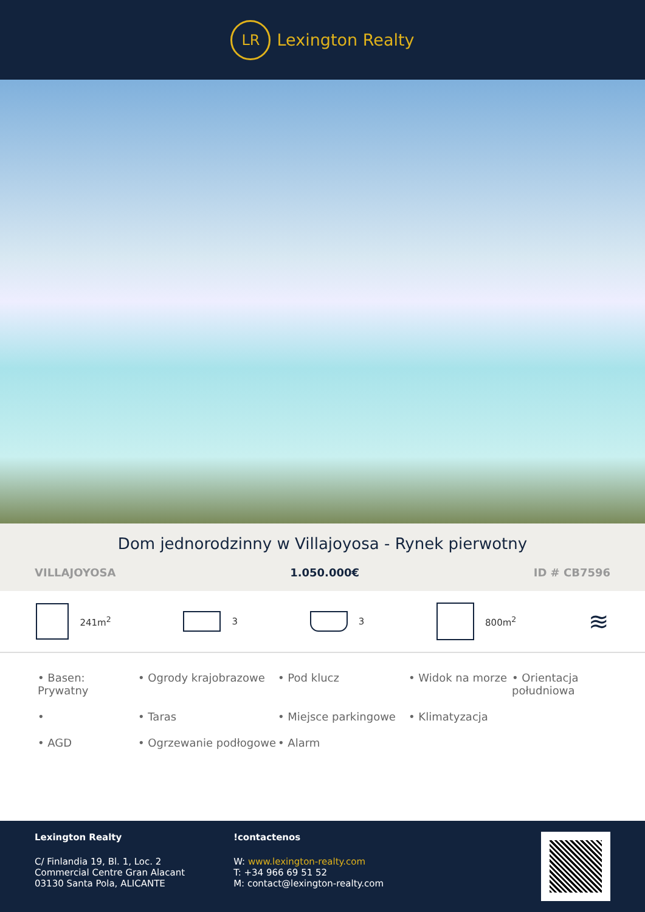LR
Lexington Realty
Dom jednorodzinny w Villajoyosa - Rynek pierwotny
VILLAJOYOSA 1.050.000€ ID # CB7596
241m<sup>2</sup> 3 3 800m<sup>2</sup>
≋
• Basen: Prywatny
• Ogrody krajobrazowe
• Pod klucz
• Widok na morze
• Orientacja południowa
•
• Taras
• Miejsce parkingowe
• Klimatyzacja
• AGD
• Ogrzewanie podłogowe
• Alarm
Lexington Realty
C/ Finlandia 19, Bl. 1, Loc. 2
Commercial Centre Gran Alacant
03130 Santa Pola, ALICANTE
!contactenos
W: www.lexington-realty.com
T: +34 966 69 51 52
M: contact@lexington-realty.com